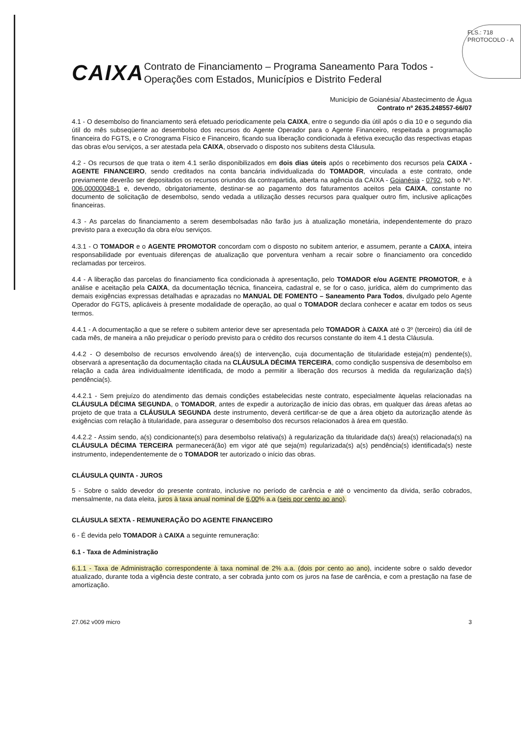FLS.: 718
PROTOCOLO - A
CAIXA
Contrato de Financiamento – Programa Saneamento Para Todos - Operações com Estados, Municípios e Distrito Federal
Município de Goianésia/ Abastecimento de Água
Contrato nº 2635.248557-66/07
4.1 - O desembolso do financiamento será efetuado periodicamente pela CAIXA, entre o segundo dia útil após o dia 10 e o segundo dia útil do mês subseqüente ao desembolso dos recursos do Agente Operador para o Agente Financeiro, respeitada a programação financeira do FGTS, e o Cronograma Físico e Financeiro, ficando sua liberação condicionada à efetiva execução das respectivas etapas das obras e/ou serviços, a ser atestada pela CAIXA, observado o disposto nos subitens desta Cláusula.
4.2 - Os recursos de que trata o item 4.1 serão disponibilizados em dois dias úteis após o recebimento dos recursos pela CAIXA - AGENTE FINANCEIRO, sendo creditados na conta bancária individualizada do TOMADOR, vinculada a este contrato, onde previamente deverão ser depositados os recursos oriundos da contrapartida, aberta na agência da CAIXA - Goianésia - 0792, sob o Nº. 006.00000048-1 e, devendo, obrigatoriamente, destinar-se ao pagamento dos faturamentos aceitos pela CAIXA, constante no documento de solicitação de desembolso, sendo vedada a utilização desses recursos para qualquer outro fim, inclusive aplicações financeiras.
4.3 - As parcelas do financiamento a serem desembolsadas não farão jus à atualização monetária, independentemente do prazo previsto para a execução da obra e/ou serviços.
4.3.1 - O TOMADOR e o AGENTE PROMOTOR concordam com o disposto no subitem anterior, e assumem, perante a CAIXA, inteira responsabilidade por eventuais diferenças de atualização que porventura venham a recair sobre o financiamento ora concedido reclamadas por terceiros.
4.4 - A liberação das parcelas do financiamento fica condicionada à apresentação, pelo TOMADOR e/ou AGENTE PROMOTOR, e à análise e aceitação pela CAIXA, da documentação técnica, financeira, cadastral e, se for o caso, jurídica, além do cumprimento das demais exigências expressas detalhadas e aprazadas no MANUAL DE FOMENTO – Saneamento Para Todos, divulgado pelo Agente Operador do FGTS, aplicáveis à presente modalidade de operação, ao qual o TOMADOR declara conhecer e acatar em todos os seus termos.
4.4.1 - A documentação a que se refere o subitem anterior deve ser apresentada pelo TOMADOR à CAIXA até o 3º (terceiro) dia útil de cada mês, de maneira a não prejudicar o período previsto para o crédito dos recursos constante do item 4.1 desta Cláusula.
4.4.2 - O desembolso de recursos envolvendo área(s) de intervenção, cuja documentação de titularidade esteja(m) pendente(s), observará a apresentação da documentação citada na CLÁUSULA DÉCIMA TERCEIRA, como condição suspensiva de desembolso em relação a cada área individualmente identificada, de modo a permitir a liberação dos recursos à medida da regularização da(s) pendência(s).
4.4.2.1 - Sem prejuízo do atendimento das demais condições estabelecidas neste contrato, especialmente àquelas relacionadas na CLÁUSULA DÉCIMA SEGUNDA, o TOMADOR, antes de expedir a autorização de início das obras, em qualquer das áreas afetas ao projeto de que trata a CLÁUSULA SEGUNDA deste instrumento, deverá certificar-se de que a área objeto da autorização atende às exigências com relação à titularidade, para assegurar o desembolso dos recursos relacionados à área em questão.
4.4.2.2 - Assim sendo, a(s) condicionante(s) para desembolso relativa(s) à regularização da titularidade da(s) área(s) relacionada(s) na CLÁUSULA DÉCIMA TERCEIRA permanecerá(ão) em vigor até que seja(m) regularizada(s) a(s) pendência(s) identificada(s) neste instrumento, independentemente de o TOMADOR ter autorizado o início das obras.
CLÁUSULA QUINTA - JUROS
5 - Sobre o saldo devedor do presente contrato, inclusive no período de carência e até o vencimento da dívida, serão cobrados, mensalmente, na data eleita, juros à taxa anual nominal de 6,00% a.a (seis por cento ao ano).
CLÁUSULA SEXTA - REMUNERAÇÃO DO AGENTE FINANCEIRO
6 - É devida pelo TOMADOR à CAIXA a seguinte remuneração:
6.1 - Taxa de Administração
6.1.1 - Taxa de Administração correspondente à taxa nominal de 2% a.a. (dois por cento ao ano), incidente sobre o saldo devedor atualizado, durante toda a vigência deste contrato, a ser cobrada junto com os juros na fase de carência, e com a prestação na fase de amortização.
27.062 v009 micro 3